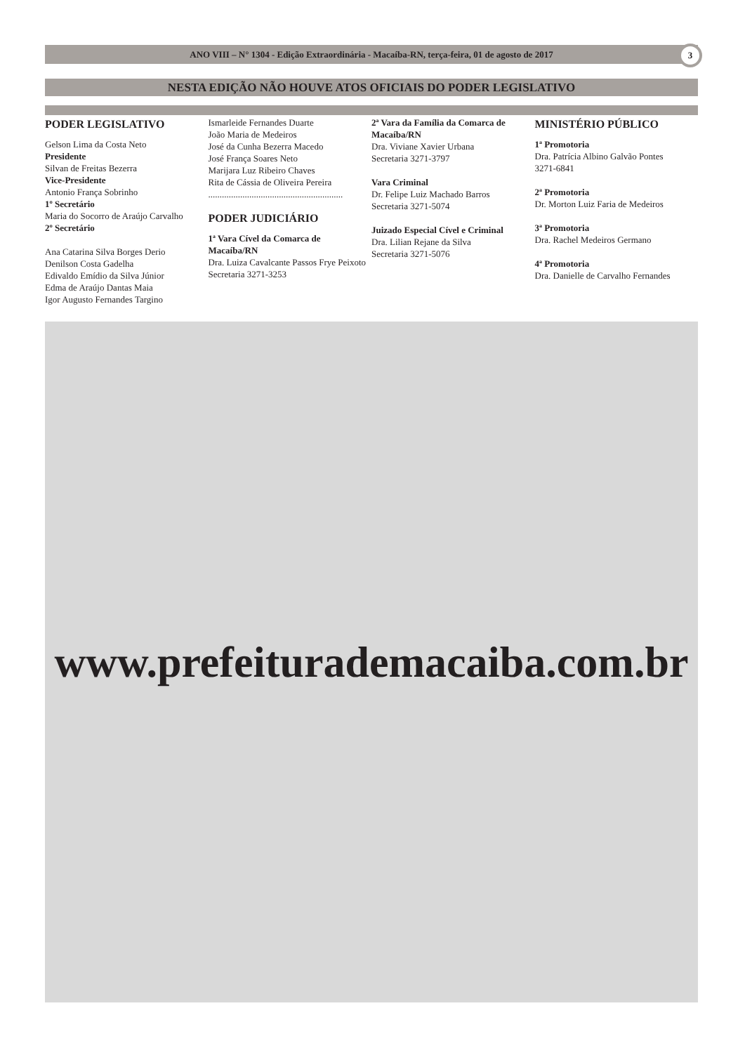ANO VIII – N° 1304 - Edição Extraordinária - Macaíba-RN, terça-feira, 01 de agosto de 2017 3
NESTA EDIÇÃO NÃO HOUVE ATOS OFICIAIS DO PODER LEGISLATIVO
PODER LEGISLATIVO
Gelson Lima da Costa Neto
Presidente
Silvan de Freitas Bezerra
Vice-Presidente
Antonio França Sobrinho
1º Secretário
Maria do Socorro de Araújo Carvalho
2º Secretário
Ana Catarina Silva Borges Derio
Denilson Costa Gadelha
Edivaldo Emídio da Silva Júnior
Edma de Araújo Dantas Maia
Igor Augusto Fernandes Targino
Ismarleide Fernandes Duarte
João Maria de Medeiros
José da Cunha Bezerra Macedo
José França Soares Neto
Marijara Luz Ribeiro Chaves
Rita de Cássia de Oliveira Pereira
...........................................................
PODER JUDICIÁRIO
1ª Vara Cível da Comarca de Macaíba/RN
Dra. Luiza Cavalcante Passos Frye Peixoto
Secretaria 3271-3253
2ª Vara da Família da Comarca de Macaíba/RN
Dra. Viviane Xavier Urbana
Secretaria 3271-3797
Vara Criminal
Dr. Felipe Luiz Machado Barros
Secretaria 3271-5074
Juizado Especial Cível e Criminal
Dra. Lilian Rejane da Silva
Secretaria 3271-5076
MINISTÉRIO PÚBLICO
1ª Promotoria
Dra. Patrícia Albino Galvão Pontes
3271-6841
2ª Promotoria
Dr. Morton Luiz Faria de Medeiros
3ª Promotoria
Dra. Rachel Medeiros Germano
4ª Promotoria
Dra. Danielle de Carvalho Fernandes
www.prefeiturademacaiba.com.br